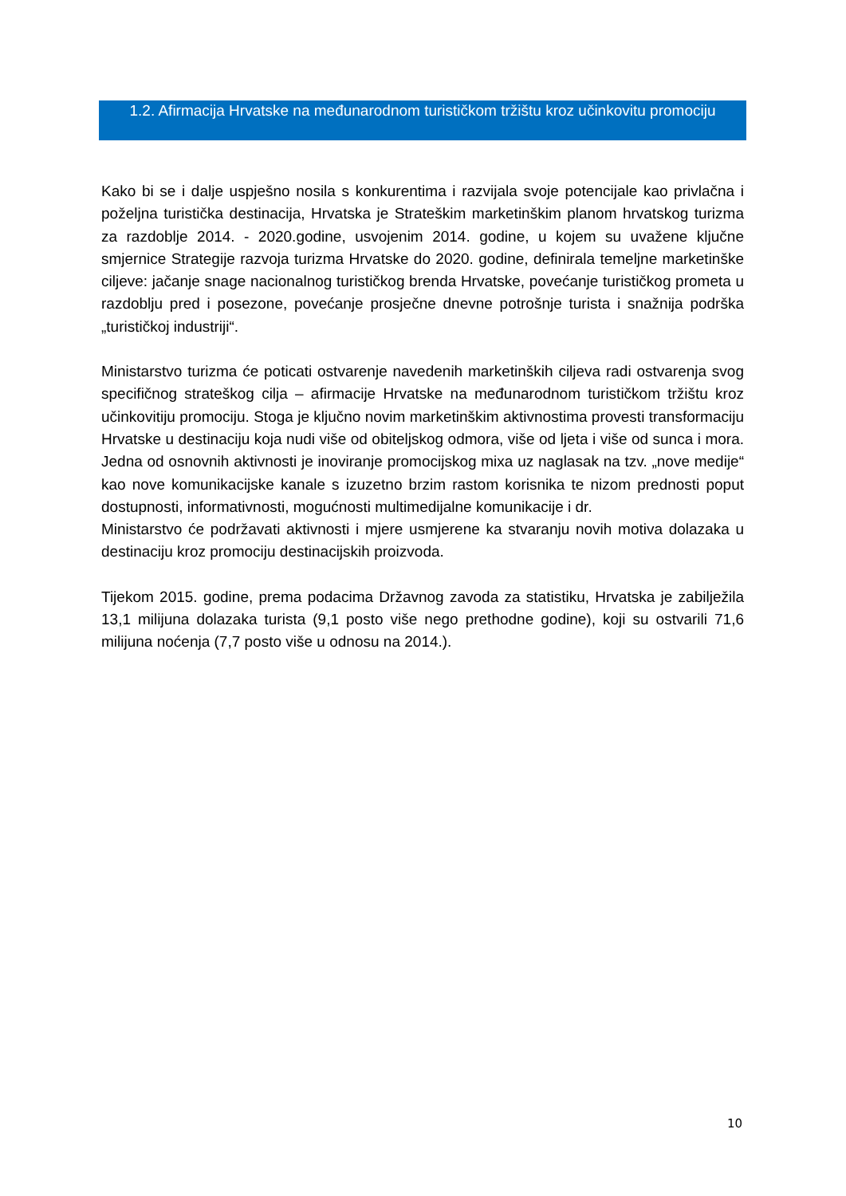1.2. Afirmacija Hrvatske na međunarodnom turističkom tržištu kroz učinkovitu promociju
Kako bi se i dalje uspješno nosila s konkurentima i razvijala svoje potencijale kao privlačna i poželjna turistička destinacija, Hrvatska je Strateškim marketinškim planom hrvatskog turizma za razdoblje 2014. - 2020.godine, usvojenim 2014. godine, u kojem su uvažene ključne smjernice Strategije razvoja turizma Hrvatske do 2020. godine, definirala temeljne marketinške ciljeve: jačanje snage nacionalnog turističkog brenda Hrvatske, povećanje turističkog prometa u razdoblju pred i posezone, povećanje prosječne dnevne potrošnje turista i snažnija podrška „turističkoj industriji“.
Ministarstvo turizma će poticati ostvarenje navedenih marketinških ciljeva radi ostvarenja svog specifičnog strateškog cilja – afirmacije Hrvatske na međunarodnom turističkom tržištu kroz učinkovitiju promociju. Stoga je ključno novim marketinškim aktivnostima provesti transformaciju Hrvatske u destinaciju koja nudi više od obiteljskog odmora, više od ljeta i više od sunca i mora. Jedna od osnovnih aktivnosti je inoviranje promocijskog mixa uz naglasak na tzv. „nove medije“ kao nove komunikacijske kanale s izuzetno brzim rastom korisnika te nizom prednosti poput dostupnosti, informativnosti, mogućnosti multimedijalne komunikacije i dr.
Ministarstvo će podržavati aktivnosti i mjere usmjerene ka stvaranju novih motiva dolazaka u destinaciju kroz promociju destinacijskih proizvoda.
Tijekom 2015. godine, prema podacima Državnog zavoda za statistiku, Hrvatska je zabilježila 13,1 milijuna dolazaka turista (9,1 posto više nego prethodne godine), koji su ostvarili 71,6 milijuna noćenja (7,7 posto više u odnosu na 2014.).
10